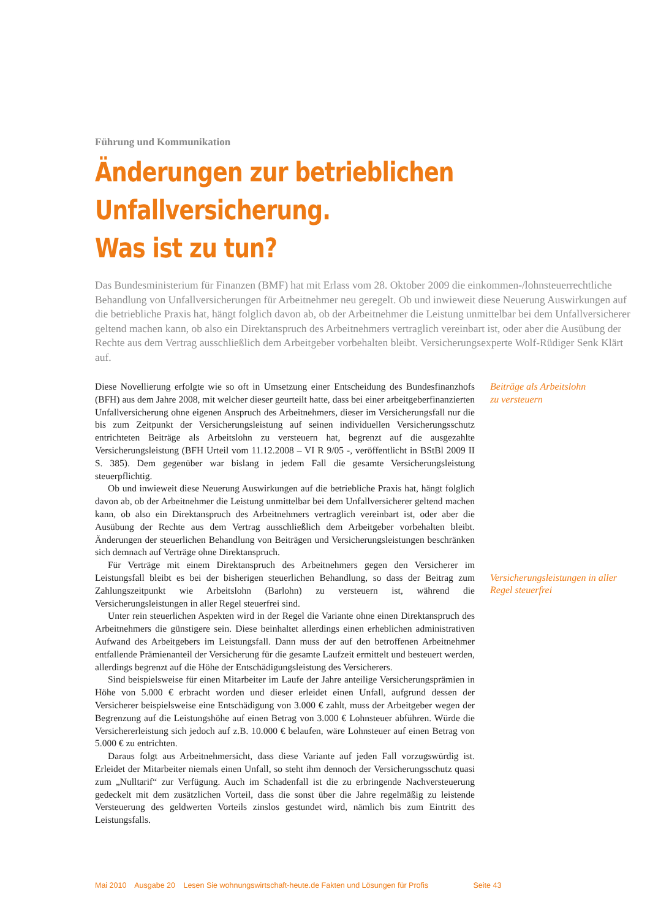Führung und Kommunikation
Änderungen zur betrieblichen Unfallversicherung.
Was ist zu tun?
Das Bundesministerium für Finanzen (BMF) hat mit Erlass vom 28. Oktober 2009 die einkommen-/lohnsteuerrechtliche Behandlung von Unfallversicherungen für Arbeitnehmer neu geregelt. Ob und inwieweit diese Neuerung Auswirkungen auf die betriebliche Praxis hat, hängt folglich davon ab, ob der Arbeitnehmer die Leistung unmittelbar bei dem Unfallversicherer geltend machen kann, ob also ein Direktanspruch des Arbeitnehmers vertraglich vereinbart ist, oder aber die Ausübung der Rechte aus dem Vertrag ausschließlich dem Arbeitgeber vorbehalten bleibt. Versicherungsexperte Wolf-Rüdiger Senk Klärt auf.
Diese Novellierung erfolgte wie so oft in Umsetzung einer Entscheidung des Bundesfinanzhofs (BFH) aus dem Jahre 2008, mit welcher dieser geurteilt hatte, dass bei einer arbeitgeberfinanzierten Unfallversicherung ohne eigenen Anspruch des Arbeitnehmers, dieser im Versicherungsfall nur die bis zum Zeitpunkt der Versicherungsleistung auf seinen individuellen Versicherungsschutz entrichteten Beiträge als Arbeitslohn zu versteuern hat, begrenzt auf die ausgezahlte Versicherungsleistung (BFH Urteil vom 11.12.2008 – VI R 9/05 -, veröffentlicht in BStBl 2009 II S. 385). Dem gegenüber war bislang in jedem Fall die gesamte Versicherungsleistung steuerpflichtig.
Ob und inwieweit diese Neuerung Auswirkungen auf die betriebliche Praxis hat, hängt folglich davon ab, ob der Arbeitnehmer die Leistung unmittelbar bei dem Unfallversicherer geltend machen kann, ob also ein Direktanspruch des Arbeitnehmers vertraglich vereinbart ist, oder aber die Ausübung der Rechte aus dem Vertrag ausschließlich dem Arbeitgeber vorbehalten bleibt. Änderungen der steuerlichen Behandlung von Beiträgen und Versicherungsleistungen beschränken sich demnach auf Verträge ohne Direktanspruch.
Für Verträge mit einem Direktanspruch des Arbeitnehmers gegen den Versicherer im Leistungsfall bleibt es bei der bisherigen steuerlichen Behandlung, so dass der Beitrag zum Zahlungszeitpunkt wie Arbeitslohn (Barlohn) zu versteuern ist, während die Versicherungsleistungen in aller Regel steuerfrei sind.
Unter rein steuerlichen Aspekten wird in der Regel die Variante ohne einen Direktanspruch des Arbeitnehmers die günstigere sein. Diese beinhaltet allerdings einen erheblichen administrativen Aufwand des Arbeitgebers im Leistungsfall. Dann muss der auf den betroffenen Arbeitnehmer entfallende Prämienanteil der Versicherung für die gesamte Laufzeit ermittelt und besteuert werden, allerdings begrenzt auf die Höhe der Entschädigungsleistung des Versicherers.
Sind beispielsweise für einen Mitarbeiter im Laufe der Jahre anteilige Versicherungsprämien in Höhe von 5.000 € erbracht worden und dieser erleidet einen Unfall, aufgrund dessen der Versicherer beispielsweise eine Entschädigung von 3.000 € zahlt, muss der Arbeitgeber wegen der Begrenzung auf die Leistungshöhe auf einen Betrag von 3.000 € Lohnsteuer abführen. Würde die Versichererleistung sich jedoch auf z.B. 10.000 € belaufen, wäre Lohnsteuer auf einen Betrag von 5.000 € zu entrichten.
Daraus folgt aus Arbeitnehmersicht, dass diese Variante auf jeden Fall vorzugswürdig ist. Erleidet der Mitarbeiter niemals einen Unfall, so steht ihm dennoch der Versicherungsschutz quasi zum „Nulltarif“ zur Verfügung. Auch im Schadenfall ist die zu erbringende Nachversteuerung gedeckelt mit dem zusätzlichen Vorteil, dass die sonst über die Jahre regelmäßig zu leistende Versteuerung des geldwerten Vorteils zinslos gestundet wird, nämlich bis zum Eintritt des Leistungsfalls.
Beiträge als Arbeitslohn
zu versteuern
Versicherungsleistungen in aller
Regel steuerfrei
Mai 2010 Ausgabe 20 Lesen Sie wohnungswirtschaft-heute.de Fakten und Lösungen für Profis Seite 43